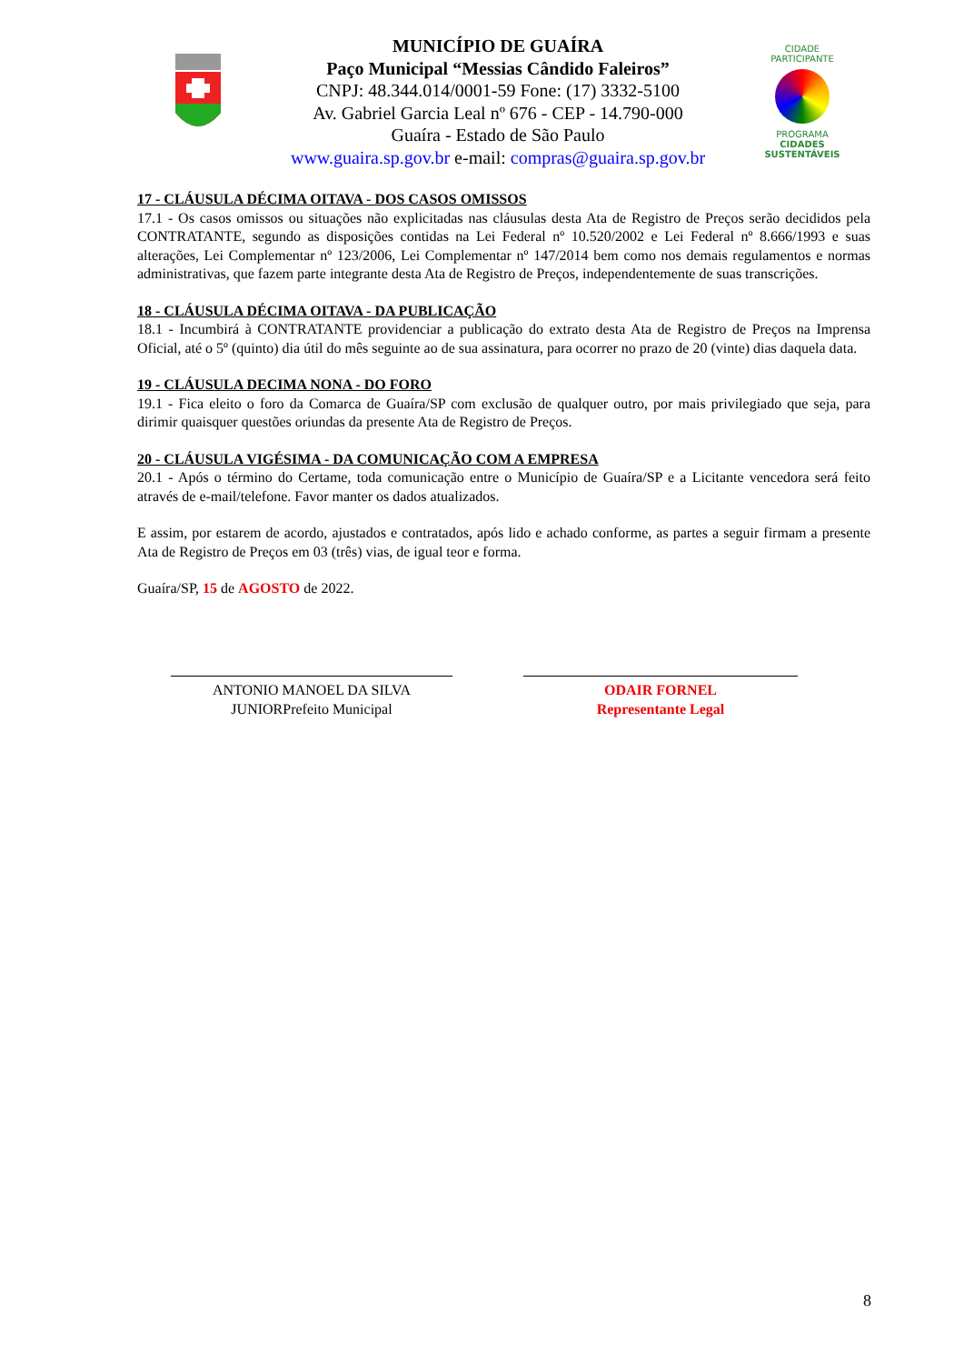MUNICÍPIO DE GUAÍRA
Paço Municipal “Messias Cândido Faleiros”
CNPJ: 48.344.014/0001-59 Fone: (17) 3332-5100
Av. Gabriel Garcia Leal nº 676 - CEP - 14.790-000
Guaíra - Estado de São Paulo
www.guaira.sp.gov.br e-mail: compras@guaira.sp.gov.br
CIDADE PARTICIPANTE
PROGRAMA
CIDADES
SUSTENTÁVEIS
17 - CLÁUSULA DÉCIMA OITAVA - DOS CASOS OMISSOS
17.1 - Os casos omissos ou situações não explicitadas nas cláusulas desta Ata de Registro de Preços serão decididos pela CONTRATANTE, segundo as disposições contidas na Lei Federal nº 10.520/2002 e Lei Federal nº 8.666/1993 e suas alterações, Lei Complementar nº 123/2006, Lei Complementar nº 147/2014 bem como nos demais regulamentos e normas administrativas, que fazem parte integrante desta Ata de Registro de Preços, independentemente de suas transcrições.
18 - CLÁUSULA DÉCIMA OITAVA - DA PUBLICAÇÃO
18.1 - Incumbirá à CONTRATANTE providenciar a publicação do extrato desta Ata de Registro de Preços na Imprensa Oficial, até o 5º (quinto) dia útil do mês seguinte ao de sua assinatura, para ocorrer no prazo de 20 (vinte) dias daquela data.
19 - CLÁUSULA DECIMA NONA - DO FORO
19.1 - Fica eleito o foro da Comarca de Guaíra/SP com exclusão de qualquer outro, por mais privilegiado que seja, para dirimir quaisquer questões oriundas da presente Ata de Registro de Preços.
20 - CLÁUSULA VIGÉSIMA - DA COMUNICAÇÃO COM A EMPRESA
20.1 - Após o término do Certame, toda comunicação entre o Município de Guaíra/SP e a Licitante vencedora será feito através de e-mail/telefone. Favor manter os dados atualizados.
E assim, por estarem de acordo, ajustados e contratados, após lido e achado conforme, as partes a seguir firmam a presente Ata de Registro de Preços em 03 (três) vias, de igual teor e forma.
Guaíra/SP, 15 de AGOSTO de 2022.
ANTONIO MANOEL DA SILVA
JUNIORPrefeito Municipal
ODAIR FORNEL
Representante Legal
8